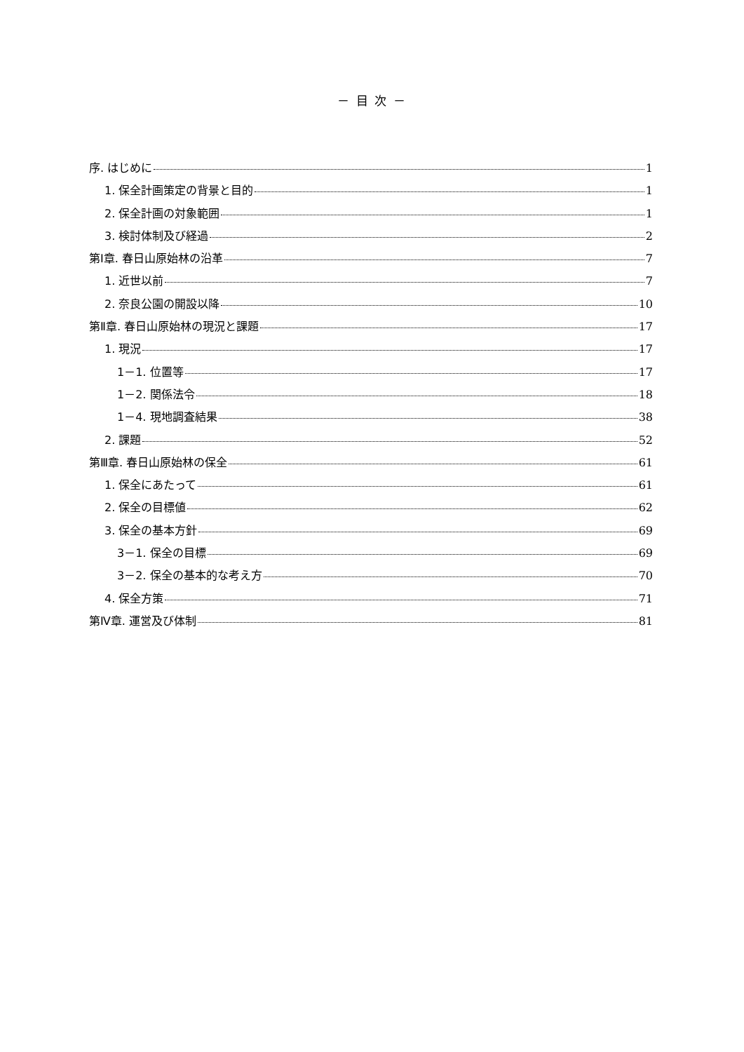－ 目 次 －
序. はじめに 1
1. 保全計画策定の背景と目的 1
2. 保全計画の対象範囲 1
3. 検討体制及び経過 2
第Ⅰ章. 春日山原始林の沿革 7
1. 近世以前 7
2. 奈良公園の開設以降 10
第Ⅱ章. 春日山原始林の現況と課題 17
1. 現況 17
1－1. 位置等 17
1－2. 関係法令 18
1－4. 現地調査結果 38
2. 課題 52
第Ⅲ章. 春日山原始林の保全 61
1. 保全にあたって 61
2. 保全の目標値 62
3. 保全の基本方針 69
3－1. 保全の目標 69
3－2. 保全の基本的な考え方 70
4. 保全方策 71
第Ⅳ章. 運営及び体制 81